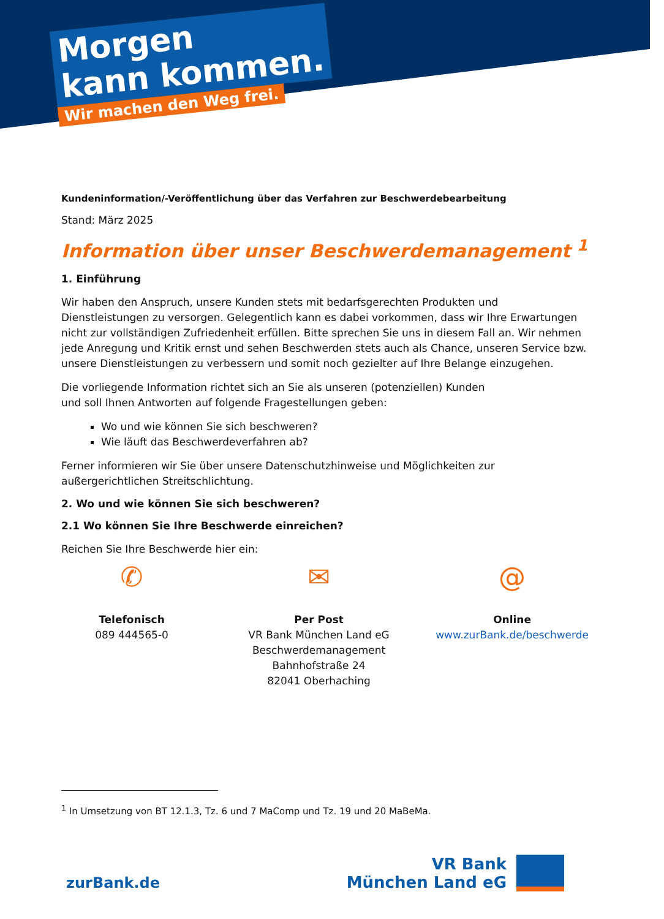Morgen
kann kommen.
Wir machen den Weg frei.
Kundeninformation/-Veröffentlichung über das Verfahren zur Beschwerdebearbeitung
Stand: März 2025
Information über unser Beschwerdemanagement <sup>1</sup>
1. Einführung
Wir haben den Anspruch, unsere Kunden stets mit bedarfsgerechten Produkten und Dienstleistungen zu versorgen. Gelegentlich kann es dabei vorkommen, dass wir Ihre Erwartungen nicht zur vollständigen Zufriedenheit erfüllen. Bitte sprechen Sie uns in diesem Fall an. Wir nehmen jede Anregung und Kritik ernst und sehen Beschwerden stets auch als Chance, unseren Service bzw. unsere Dienstleistungen zu verbessern und somit noch gezielter auf Ihre Belange einzugehen.
Die vorliegende Information richtet sich an Sie als unseren (potenziellen) Kunden
und soll Ihnen Antworten auf folgende Fragestellungen geben:
Wo und wie können Sie sich beschweren?
Wie läuft das Beschwerdeverfahren ab?
Ferner informieren wir Sie über unsere Datenschutzhinweise und Möglichkeiten zur außergerichtlichen Streitschlichtung.
2. Wo und wie können Sie sich beschweren?
2.1 Wo können Sie Ihre Beschwerde einreichen?
Reichen Sie Ihre Beschwerde hier ein:
✆
Telefonisch
089 444565-0
✉
Per Post
VR Bank München Land eG
Beschwerdemanagement
Bahnhofstraße 24
82041 Oberhaching
@
Online
www.zurBank.de/beschwerde
<sup>1</sup> In Umsetzung von BT 12.1.3, Tz. 6 und 7 MaComp und Tz. 19 und 20 MaBeMa.
zurBank.de
VR Bank
München Land eG